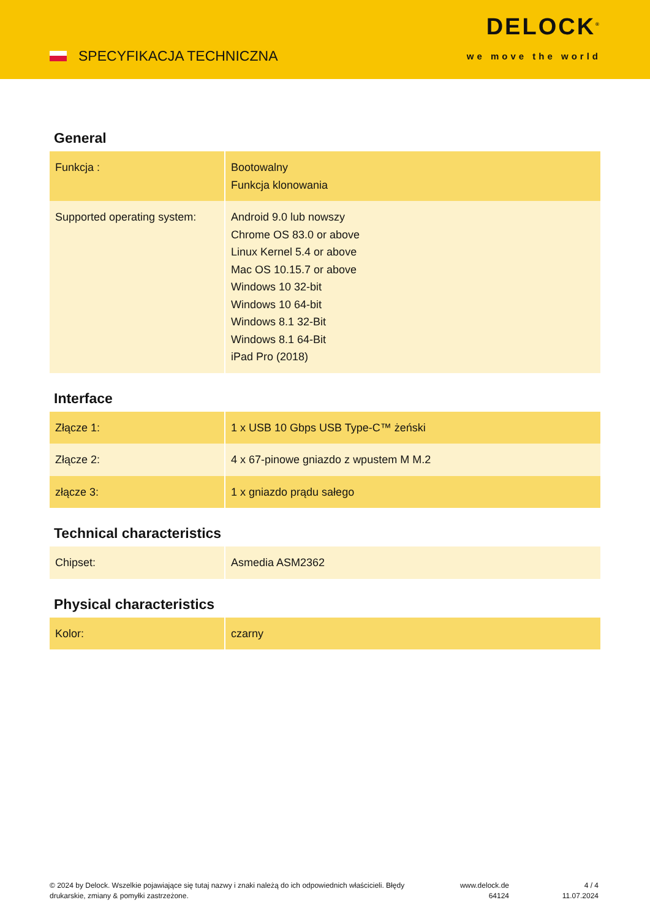SPECYFIKACJA TECHNICZNA
DELOCK<sup>®</sup>
we move the world
General
| Funkcja : | Bootowalny Funkcja klonowania |
| Supported operating system: | Android 9.0 lub nowszy Chrome OS 83.0 or above Linux Kernel 5.4 or above Mac OS 10.15.7 or above Windows 10 32-bit Windows 10 64-bit Windows 8.1 32-Bit Windows 8.1 64-Bit iPad Pro (2018) |
Interface
| Złącze 1: | 1 x USB 10 Gbps USB Type-C™ żeński |
| Złącze 2: | 4 x 67-pinowe gniazdo z wpustem M M.2 |
| złącze 3: | 1 x gniazdo prądu sałego |
Technical characteristics
| Chipset: | Asmedia ASM2362 |
Physical characteristics
| Kolor: | czarny |
© 2024 by Delock. Wszelkie pojawiające się tutaj nazwy i znaki należą do ich odpowiednich właścicieli. Błędy drukarskie, zmiany & pomyłki zastrzeżone.
www.delock.de
64124
4 / 4
11.07.2024